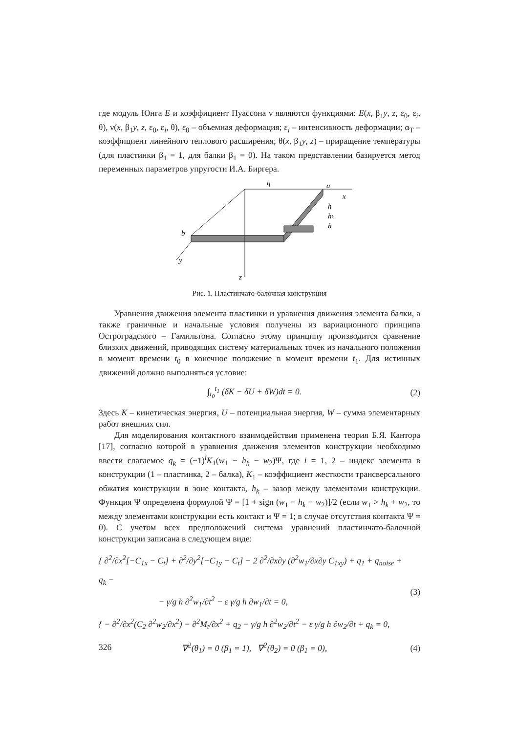где модуль Юнга E и коэффициент Пуассона ν являются функциями: E(x, β<sub>1</sub>y, z, ε<sub>0</sub>, ε<sub>i</sub>, θ), ν(x, β<sub>1</sub>y, z, ε<sub>0</sub>, ε<sub>i</sub>, θ), ε<sub>0</sub> – объемная деформация; ε<sub>i</sub> – интенсивность деформации; α<sub>T</sub> – коэффициент линейного теплового расширения; θ(x, β<sub>1</sub>y, z) – приращение температуры (для пластинки β<sub>1</sub> = 1, для балки β<sub>1</sub> = 0). На таком представлении базируется метод переменных параметров упругости И.А. Биргера.
q
a
x
h
hk
h
b
y
z
Рис. 1. Пластинчато-балочная конструкция
Уравнения движения элемента пластинки и уравнения движения элемента балки, а также граничные и начальные условия получены из вариационного принципа Остроградского – Гамильтона. Согласно этому принципу производится сравнение близких движений, приводящих систему материальных точек из начального положения в момент времени t<sub>0</sub> в конечное положение в момент времени t<sub>1</sub>. Для истинных движений должно выполняться условие:
∫<sub>t<sub>0</sub></sub><sup>t<sub>1</sub></sup> (δK − δU + δW)dt = 0. (2)
Здесь K – кинетическая энергия, U – потенциальная энергия, W – сумма элементарных работ внешних сил.
Для моделирования контактного взаимодействия применена теория Б.Я. Кантора [17], согласно которой в уравнения движения элементов конструкции необходимо ввести слагаемое q<sub>k</sub> = (−1)<sup>i</sup>K<sub>1</sub>(w<sub>1</sub> − h<sub>k</sub> − w<sub>2</sub>)Ψ, где i = 1, 2 – индекс элемента в конструкции (1 – пластинка, 2 – балка), K<sub>1</sub> – коэффициент жесткости трансверсального обжатия конструкции в зоне контакта, h<sub>k</sub> – зазор между элементами конструкции. Функция Ψ определена формулой Ψ = [1 + sign (w<sub>1</sub> − h<sub>k</sub> − w<sub>2</sub>)]/2 (если w<sub>1</sub> > h<sub>k</sub> + w<sub>2</sub>, то между элементами конструкции есть контакт и Ψ = 1; в случае отсутствия контакта Ψ = 0). С учетом всех предположений система уравнений пластинчато-балочной конструкции записана в следующем виде:
{ ∂<sup>2</sup>/∂x<sup>2</sup>[−C<sub>1x</sub> − C<sub>t</sub>] + ∂<sup>2</sup>/∂y<sup>2</sup>[−C<sub>1y</sub> − C<sub>t</sub>] − 2 ∂<sup>2</sup>/∂x∂y (∂<sup>2</sup>w<sub>1</sub>/∂x∂y C<sub>1xy</sub>) + q<sub>1</sub> + q<sub>noise</sub> + q<sub>k</sub> −
− γ/g h ∂<sup>2</sup>w<sub>1</sub>/∂t<sup>2</sup> − ε γ/g h ∂w<sub>1</sub>/∂t = 0,
{ − ∂<sup>2</sup>/∂x<sup>2</sup>(C<sub>2</sub> ∂<sup>2</sup>w<sub>2</sub>/∂x<sup>2</sup>) − ∂<sup>2</sup>M<sub>t</sub>/∂x<sup>2</sup> + q<sub>2</sub> − γ/g h ∂<sup>2</sup>w<sub>2</sub>/∂t<sup>2</sup> − ε γ/g h ∂w<sub>2</sub>/∂t + q<sub>k</sub> = 0, (3)
∇<sup>2</sup>(θ<sub>1</sub>) = 0 (β<sub>1</sub> = 1), ∇<sup>2</sup>(θ<sub>2</sub>) = 0 (β<sub>1</sub> = 0), (4)
326